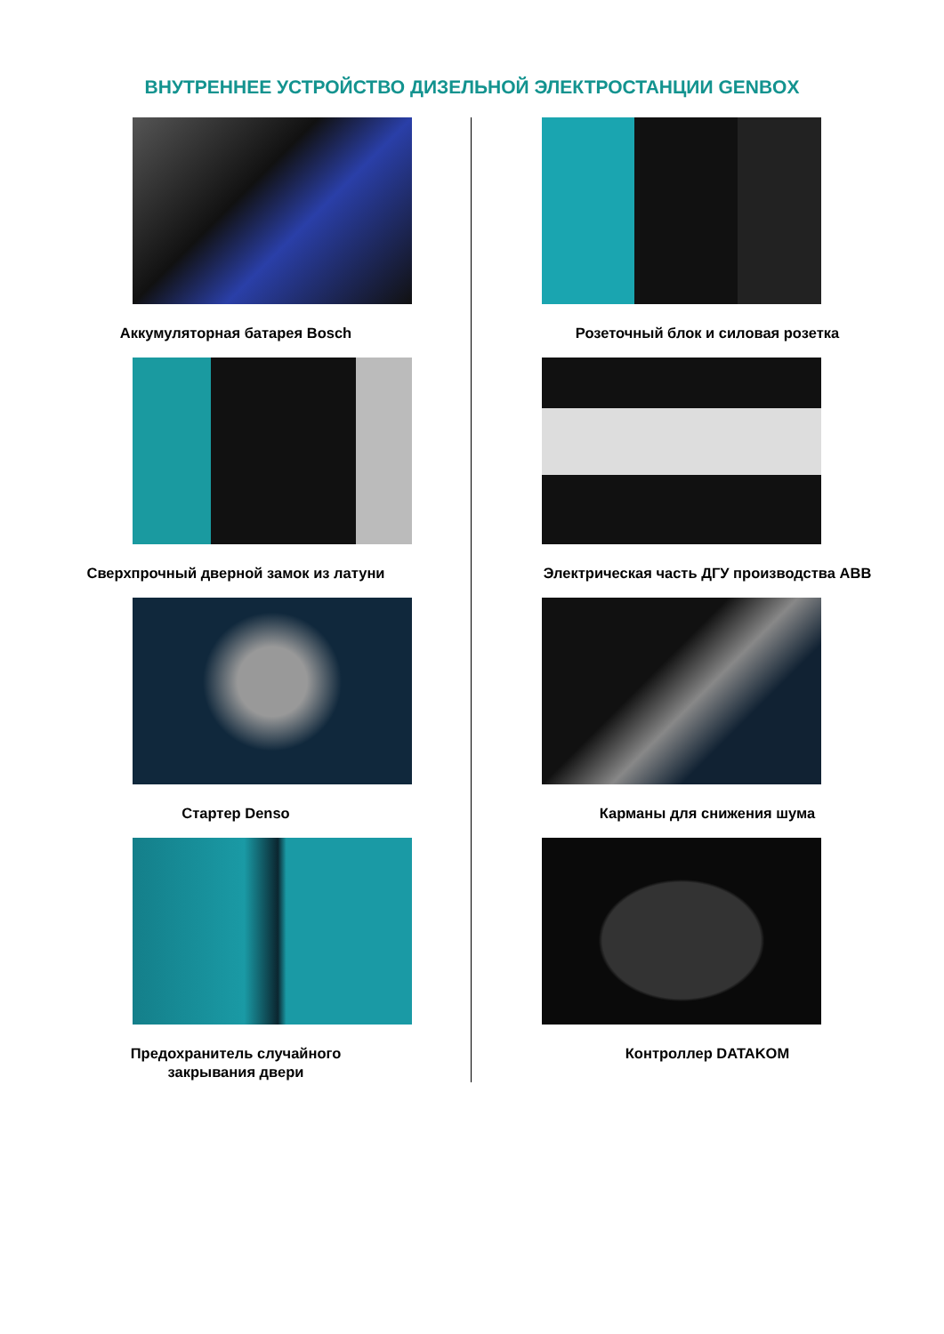ВНУТРЕННЕЕ УСТРОЙСТВО ДИЗЕЛЬНОЙ ЭЛЕКТРОСТАНЦИИ GENBOX
Аккумуляторная батарея Bosch
Сверхпрочный дверной замок из латуни
Стартер Denso
Предохранитель случайного
закрывания двери
Розеточный блок и силовая розетка
Электрическая часть ДГУ производства ABB
Карманы для снижения шума
Контроллер DATAKOM